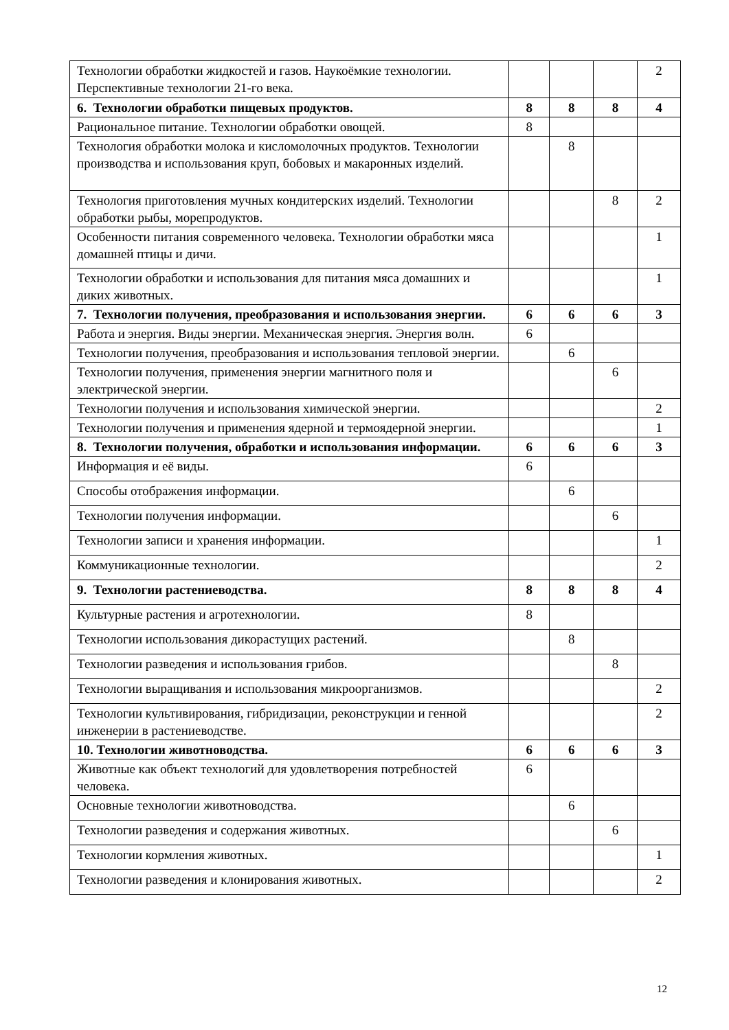| Технологии обработки жидкостей и газов. Наукоёмкие технологии. Перспективные технологии 21-го века. | | | | 2 |
| 6. Технологии обработки пищевых продуктов. | 8 | 8 | 8 | 4 |
| Рациональное питание. Технологии обработки овощей. | 8 | | | |
| Технология обработки молока и кисломолочных продуктов. Технологии производства и использования круп, бобовых и макаронных изделий. | | 8 | | |
| Технология приготовления мучных кондитерских изделий. Технологии обработки рыбы, морепродуктов. | | | 8 | 2 |
| Особенности питания современного человека. Технологии обработки мяса домашней птицы и дичи. | | | | 1 |
| Технологии обработки и использования для питания мяса домашних и диких животных. | | | | 1 |
| 7. Технологии получения, преобразования и использования энергии. | 6 | 6 | 6 | 3 |
| Работа и энергия. Виды энергии. Механическая энергия. Энергия волн. | 6 | | | |
| Технологии получения, преобразования и использования тепловой энергии. | | 6 | | |
| Технологии получения, применения энергии магнитного поля и электрической энергии. | | | 6 | |
| Технологии получения и использования химической энергии. | | | | 2 |
| Технологии получения и применения ядерной и термоядерной энергии. | | | | 1 |
| 8. Технологии получения, обработки и использования информации. | 6 | 6 | 6 | 3 |
| Информация и её виды. | 6 | | | |
| Способы отображения информации. | | 6 | | |
| Технологии получения информации. | | | 6 | |
| Технологии записи и хранения информации. | | | | 1 |
| Коммуникационные технологии. | | | | 2 |
| 9. Технологии растениеводства. | 8 | 8 | 8 | 4 |
| Культурные растения и агротехнологии. | 8 | | | |
| Технологии использования дикорастущих растений. | | 8 | | |
| Технологии разведения и использования грибов. | | | 8 | |
| Технологии выращивания и использования микроорганизмов. | | | | 2 |
| Технологии культивирования, гибридизации, реконструкции и генной инженерии в растениеводстве. | | | | 2 |
| 10. Технологии животноводства. | 6 | 6 | 6 | 3 |
| Животные как объект технологий для удовлетворения потребностей человека. | 6 | | | |
| Основные технологии животноводства. | | 6 | | |
| Технологии разведения и содержания животных. | | | 6 | |
| Технологии кормления животных. | | | | 1 |
| Технологии разведения и клонирования животных. | | | | 2 |
12